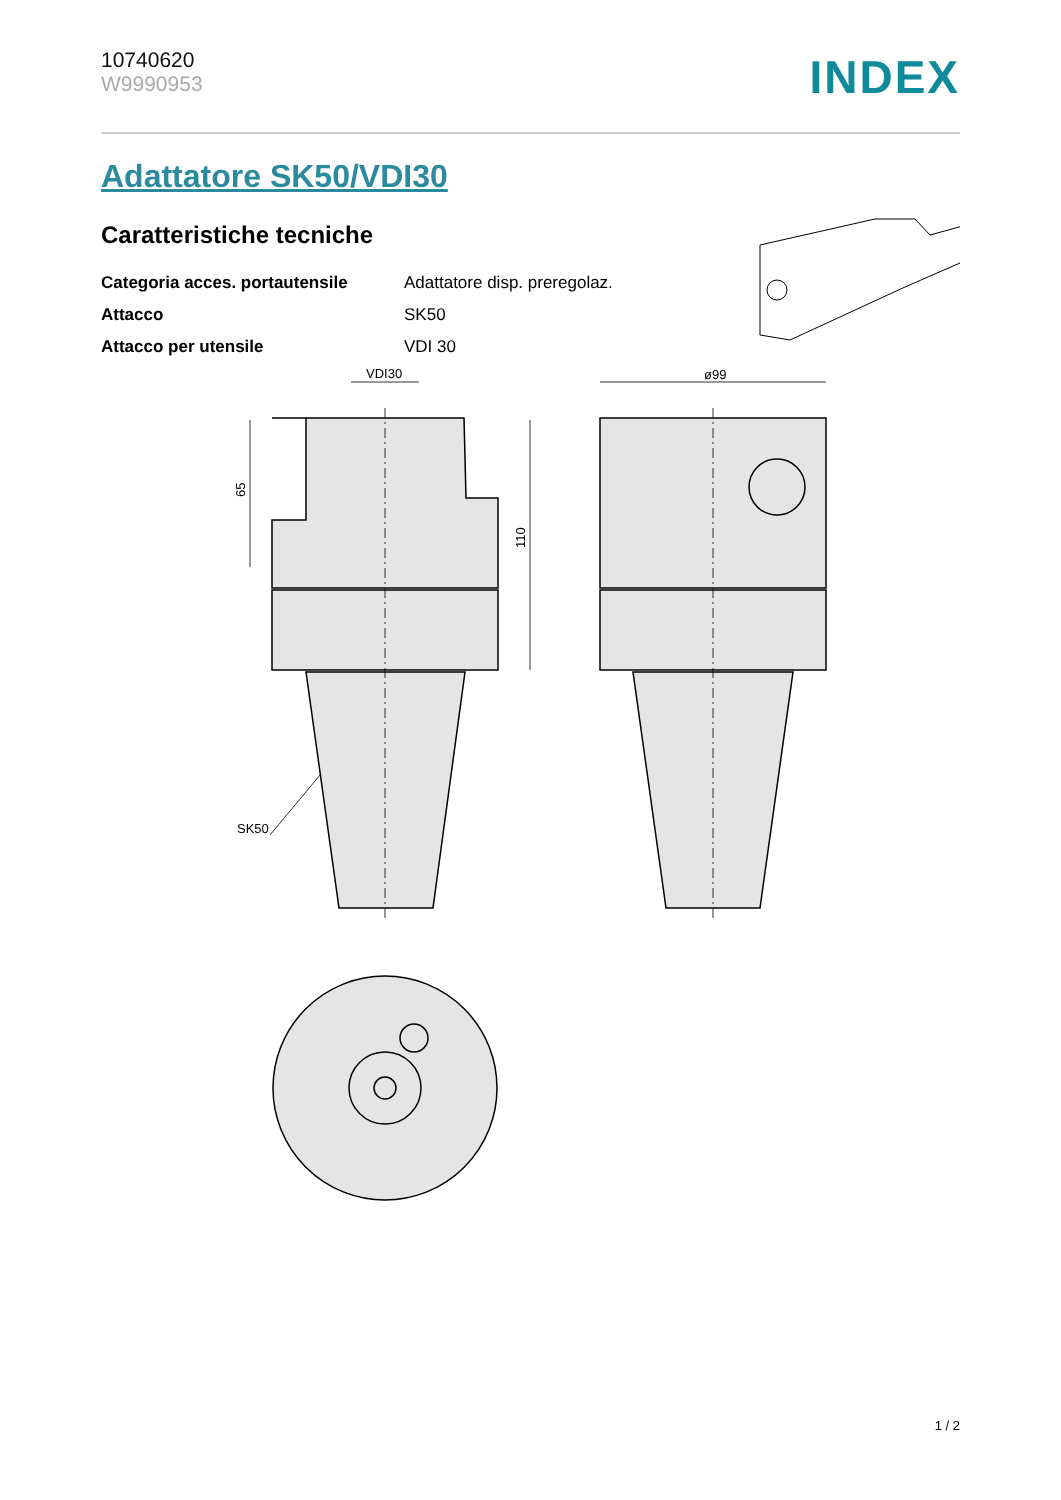10740620
W9990953
INDEX
Adattatore SK50/VDI30
Caratteristiche tecniche
| Categoria acces. portautensile | Adattatore disp. preregolaz. |
| Attacco | SK50 |
| Attacco per utensile | VDI 30 |
VDI30
ø99
65
110
SK50
1 / 2